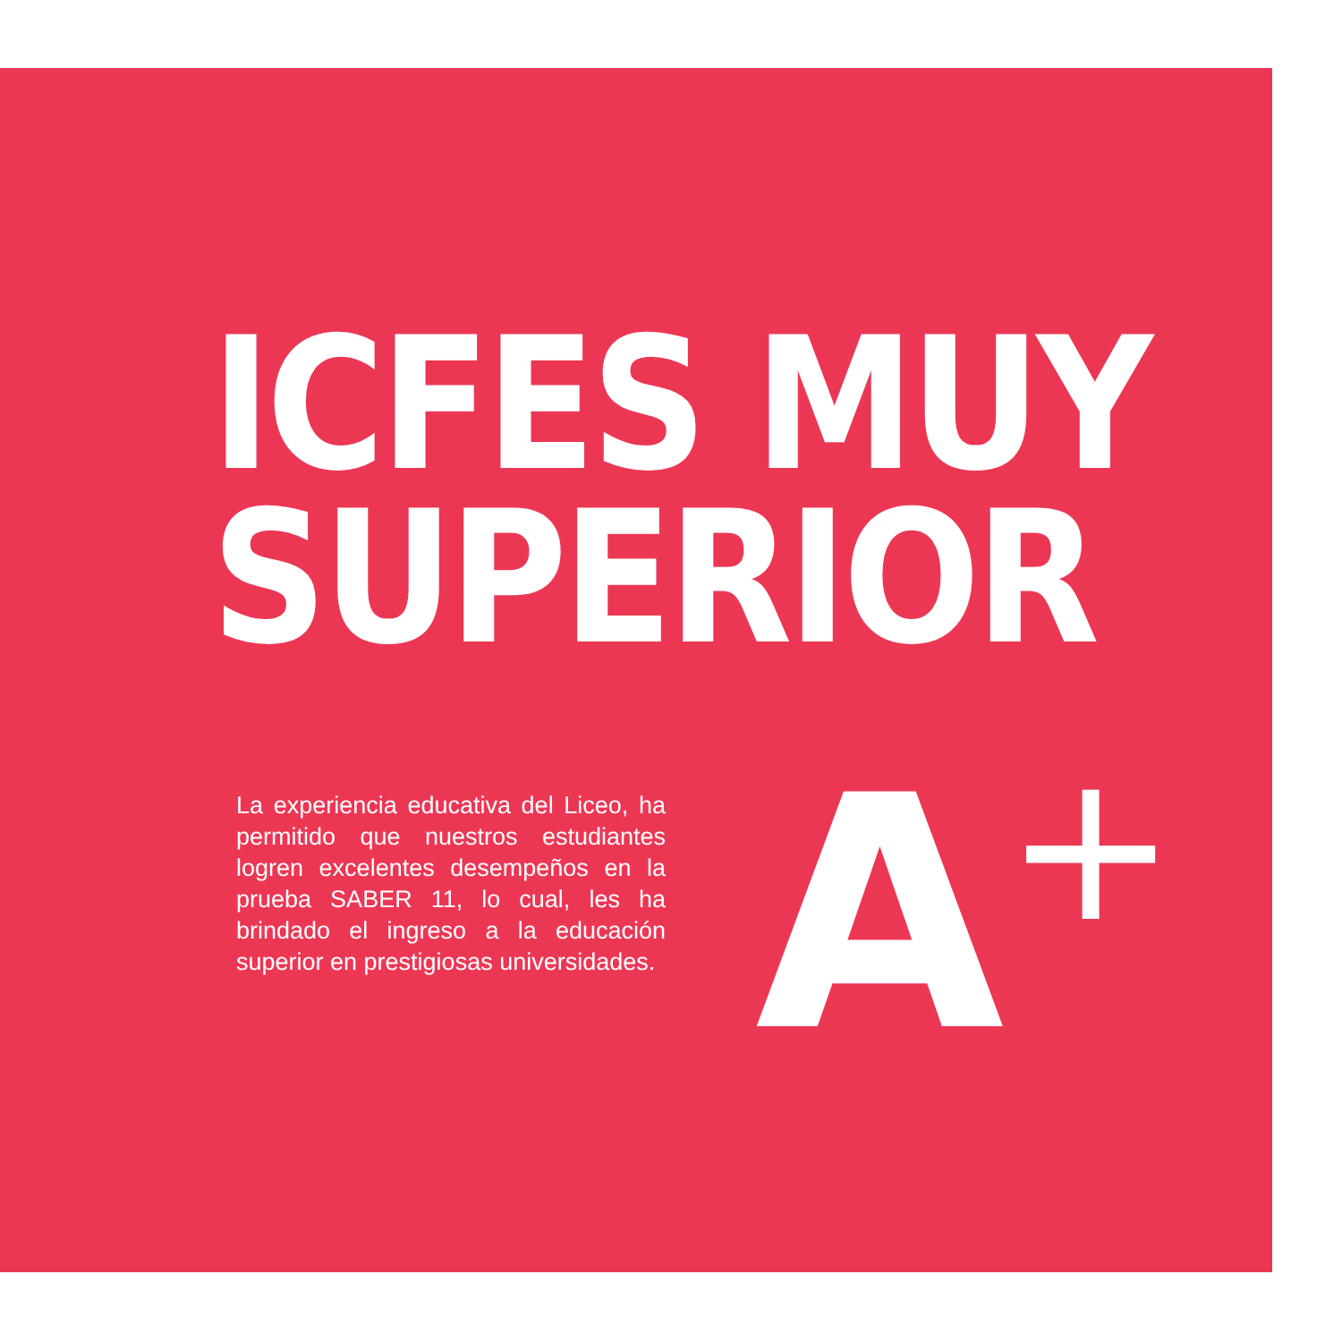ICFES MUY
SUPERIOR
La experiencia educativa del Liceo, ha permitido que nuestros estudiantes logren excelentes desempeños en la prueba SABER 11, lo cual, les ha brindado el ingreso a la educación superior en prestigiosas universidades.
A<sup>+</sup>